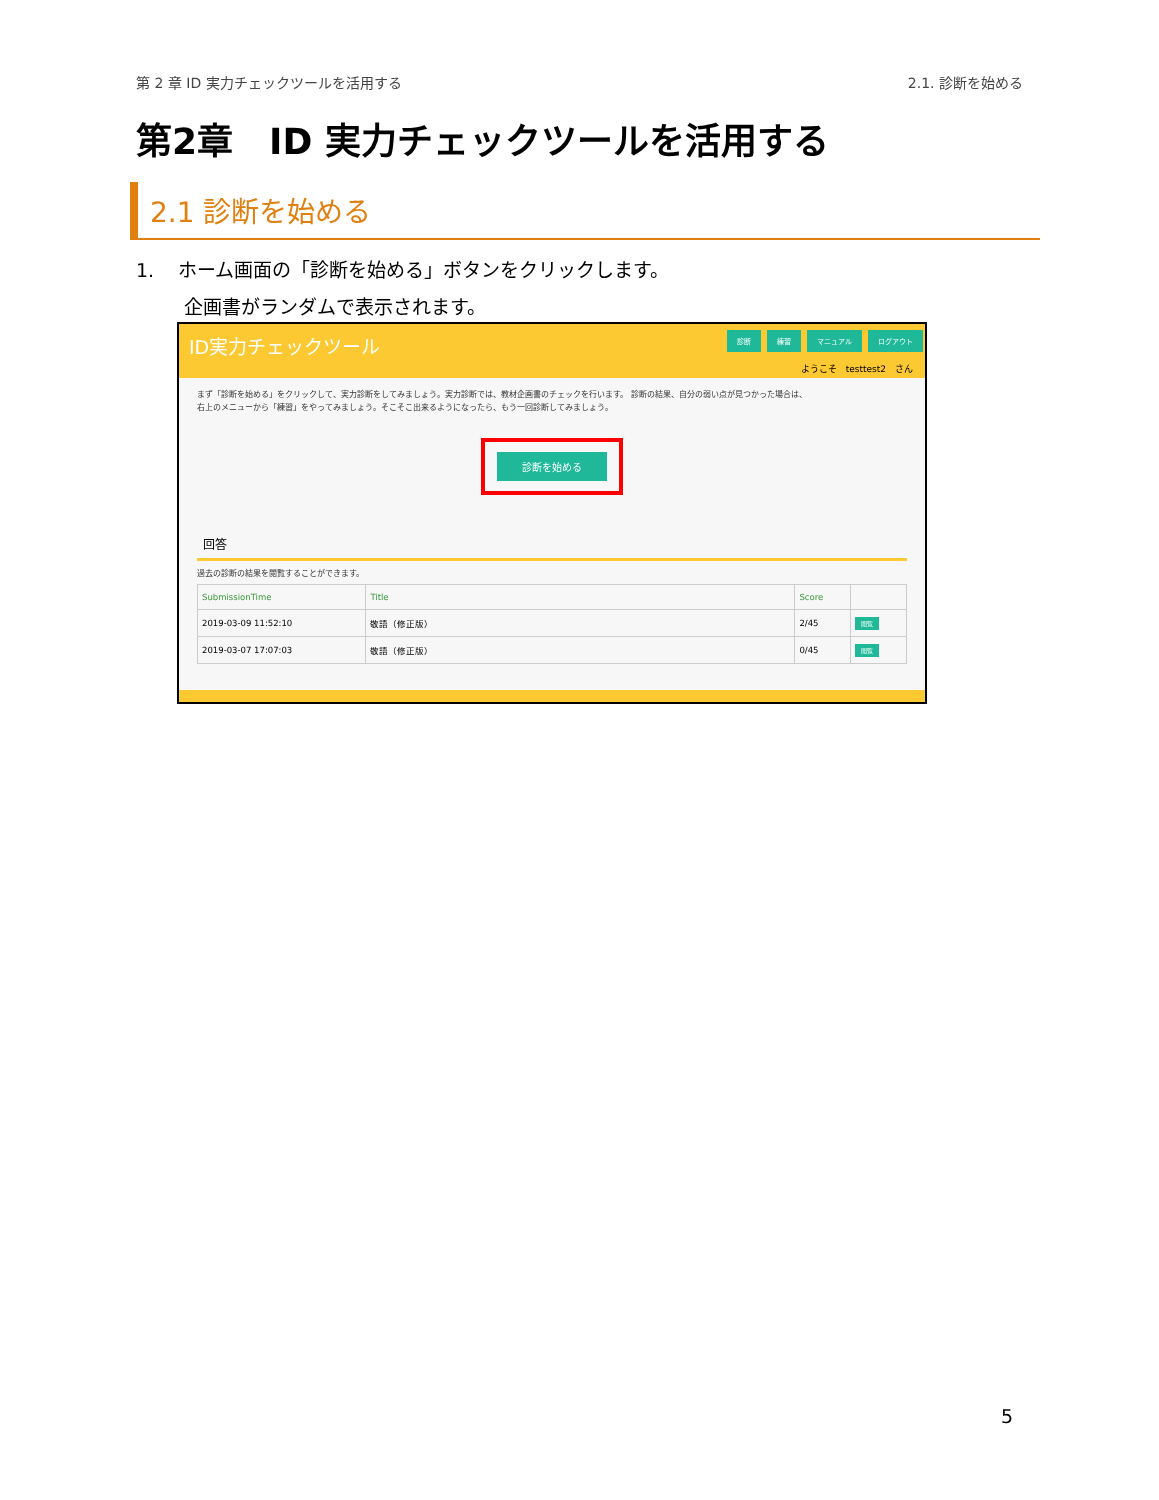第 2 章 ID 実力チェックツールを活用する 2.1. 診断を始める
第2章　ID 実力チェックツールを活用する
2.1 診断を始める
1. ホーム画面の「診断を始める」ボタンをクリックします。
企画書がランダムで表示されます。
ID実力チェックツール 診断 練習 マニュアル ログアウト
ようこそ　testtest2　さん
まず「診断を始める」をクリックして、実力診断をしてみましょう。実力診断では、教材企画書のチェックを行います。 診断の結果、自分の弱い点が見つかった場合は、
右上のメニューから「練習」をやってみましょう。そこそこ出来るようになったら、もう一回診断してみましょう。
診断を始める
回答
過去の診断の結果を閲覧することができます。
| SubmissionTime | Title | Score | |
| --- | --- | --- | --- |
| 2019-03-09 11:52:10 | 敬語（修正版） | 2/45 | 閲覧 |
| 2019-03-07 17:07:03 | 敬語（修正版） | 0/45 | 閲覧 |
5